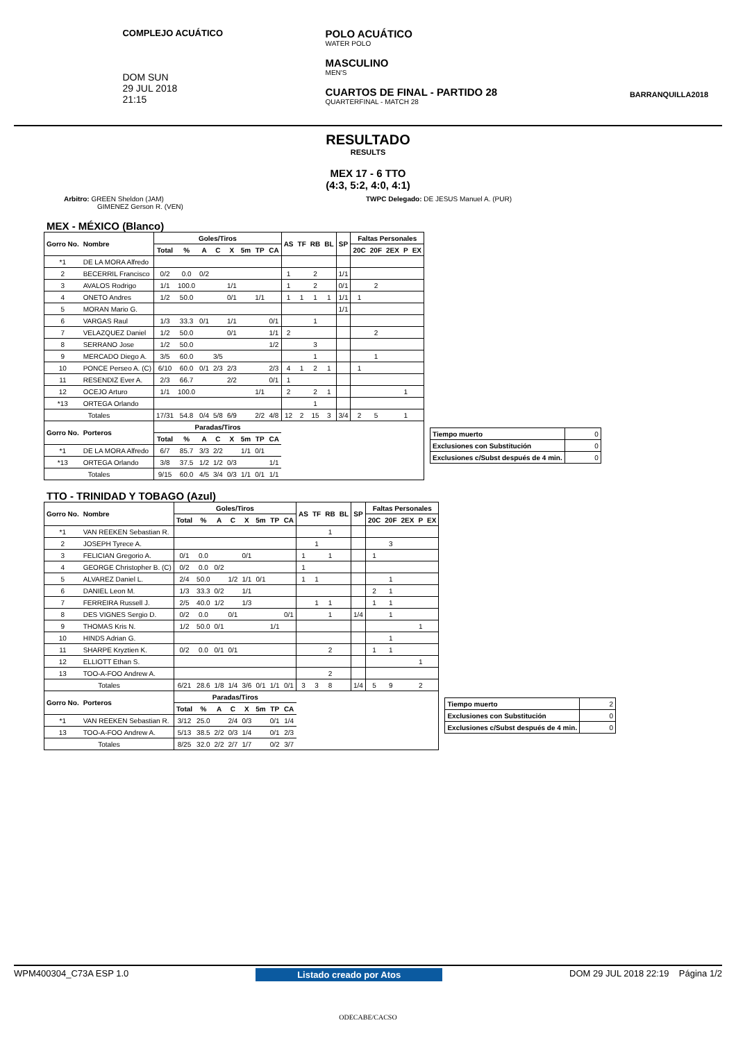COMPLEJO ACUÁTICO
DOM SUN
29 JUL 2018
21:15
POLO ACUÁTICO
WATER POLO
MASCULINO
MEN'S
CUARTOS DE FINAL - PARTIDO 28
QUARTERFINAL - MATCH 28
BARRANQUILLA2018
RESULTADO
RESULTS
MEX 17 - 6 TTO
(4:3, 5:2, 4:0, 4:1)
Arbitro: GREEN Sheldon (JAM)
GIMENEZ Gerson R. (VEN)
TWPC Delegado: DE JESUS Manuel A. (PUR)
MEX - MÉXICO (Blanco)
| Gorro No. | Nombre | Goles/Tiros | | | | | | | | AS | TF | RB | BL | SP | Faltas Personales | | | | |
| --- | --- | --- | --- | --- | --- | --- | --- | --- | --- | --- | --- | --- | --- | --- | --- | --- | --- | --- | --- |
| | | Total | % | A | C | X | 5m | TP | CA | | | | | | 20C | 20F | 2EX | P | EX |
| *1 | DE LA MORA Alfredo | | | | | | | | | | | | | | | | | | |
| 2 | BECERRIL Francisco | 0/2 | 0.0 | 0/2 | | | | | | 1 | | 2 | | 1/1 | | | | | |
| 3 | AVALOS Rodrigo | 1/1 | 100.0 | | | 1/1 | | | | 1 | | 2 | | 0/1 | | 2 | | | |
| 4 | ONETO Andres | 1/2 | 50.0 | | | 0/1 | | 1/1 | | 1 | 1 | 1 | 1 | 1/1 | 1 | | | | |
| 5 | MORAN Mario G. | | | | | | | | | | | | | 1/1 | | | | | |
| 6 | VARGAS Raul | 1/3 | 33.3 | 0/1 | | 1/1 | | | 0/1 | | | 1 | | | | | | | |
| 7 | VELAZQUEZ Daniel | 1/2 | 50.0 | | | 0/1 | | | 1/1 | 2 | | | | | | 2 | | | |
| 8 | SERRANO Jose | 1/2 | 50.0 | | | | | | 1/2 | | | 3 | | | | | | | |
| 9 | MERCADO Diego A. | 3/5 | 60.0 | | 3/5 | | | | | | | 1 | | | | 1 | | | |
| 10 | PONCE Perseo A. (C) | 6/10 | 60.0 | 0/1 | 2/3 | 2/3 | | | 2/3 | 4 | 1 | 2 | 1 | | 1 | | | | |
| 11 | RESENDIZ Ever A. | 2/3 | 66.7 | | | 2/2 | | | 0/1 | 1 | | | | | | | | | |
| 12 | OCEJO Arturo | 1/1 | 100.0 | | | | | 1/1 | | 2 | | 2 | 1 | | | | | 1 | |
| *13 | ORTEGA Orlando | | | | | | | | | | | 1 | | | | | | | |
| Totales | | 17/31 | 54.8 | 0/4 | 5/8 | 6/9 | | 2/2 | 4/8 | 12 | 2 | 15 | 3 | 3/4 | 2 | 5 | | 1 | |
| Gorro No. | Porteros | Paradas/Tiros | | | | | | | | | | | | | | | | | |
| | | Total | % | A | C | X | 5m | TP | CA | | | | | | | | | | |
| *1 | DE LA MORA Alfredo | 6/7 | 85.7 | 3/3 | 2/2 | | 1/1 | 0/1 | | | | | | | | | | | |
| *13 | ORTEGA Orlando | 3/8 | 37.5 | 1/2 | 1/2 | 0/3 | | | 1/1 | | | | | | | | | | |
| Totales | | 9/15 | 60.0 | 4/5 | 3/4 | 0/3 | 1/1 | 0/1 | 1/1 | | | | | | | | | | |
| Tiempo muerto | 0 |
| Exclusiones con Substitución | 0 |
| Exclusiones c/Subst después de 4 min. | 0 |
TTO - TRINIDAD Y TOBAGO (Azul)
| Gorro No. | Nombre | Goles/Tiros | | | | | | | | AS | TF | RB | BL | SP | Faltas Personales | | | | |
| --- | --- | --- | --- | --- | --- | --- | --- | --- | --- | --- | --- | --- | --- | --- | --- | --- | --- | --- | --- |
| | | Total | % | A | C | X | 5m | TP | CA | | | | | | 20C | 20F | 2EX | P | EX |
| *1 | VAN REEKEN Sebastian R. | | | | | | | | | | | 1 | | | | | | | |
| 2 | JOSEPH Tyrece A. | | | | | | | | | | 1 | | | | | 3 | | | |
| 3 | FELICIAN Gregorio A. | 0/1 | 0.0 | | | 0/1 | | | | 1 | | 1 | | | 1 | | | | |
| 4 | GEORGE Christopher B. (C) | 0/2 | 0.0 | 0/2 | | | | | | 1 | | | | | | | | | |
| 5 | ALVAREZ Daniel L. | 2/4 | 50.0 | | 1/2 | 1/1 | 0/1 | | | 1 | 1 | | | | | 1 | | | |
| 6 | DANIEL Leon M. | 1/3 | 33.3 | 0/2 | | 1/1 | | | | | | | | | 2 | 1 | | | |
| 7 | FERREIRA Russell J. | 2/5 | 40.0 | 1/2 | | 1/3 | | | | | 1 | 1 | | | 1 | 1 | | | |
| 8 | DES VIGNES Sergio D. | 0/2 | 0.0 | | 0/1 | | | | 0/1 | | | 1 | | 1/4 | | 1 | | | |
| 9 | THOMAS Kris N. | 1/2 | 50.0 | 0/1 | | | | 1/1 | | | | | | | | | | 1 | |
| 10 | HINDS Adrian G. | | | | | | | | | | | | | | | 1 | | | |
| 11 | SHARPE Kryztien K. | 0/2 | 0.0 | 0/1 | 0/1 | | | | | | | 2 | | | 1 | 1 | | | |
| 12 | ELLIOTT Ethan S. | | | | | | | | | | | | | | | | | 1 | |
| 13 | TOO-A-FOO Andrew A. | | | | | | | | | | | 2 | | | | | | | |
| Totales | | 6/21 | 28.6 | 1/8 | 1/4 | 3/6 | 0/1 | 1/1 | 0/1 | 3 | 3 | 8 | | 1/4 | 5 | 9 | | 2 | |
| Gorro No. | Porteros | Paradas/Tiros | | | | | | | | | | | | | | | | | |
| | | Total | % | A | C | X | 5m | TP | CA | | | | | | | | | | |
| *1 | VAN REEKEN Sebastian R. | 3/12 | 25.0 | | 2/4 | 0/3 | | 0/1 | 1/4 | | | | | | | | | | |
| 13 | TOO-A-FOO Andrew A. | 5/13 | 38.5 | 2/2 | 0/3 | 1/4 | | 0/1 | 2/3 | | | | | | | | | | |
| Totales | | 8/25 | 32.0 | 2/2 | 2/7 | 1/7 | | 0/2 | 3/7 | | | | | | | | | | |
| Tiempo muerto | 2 |
| Exclusiones con Substitución | 0 |
| Exclusiones c/Subst después de 4 min. | 0 |
WPM400304_C73A ESP 1.0 Listado creado por Atos DOM 29 JUL 2018 22:19 Página 1/2
ODECABE/CACSO